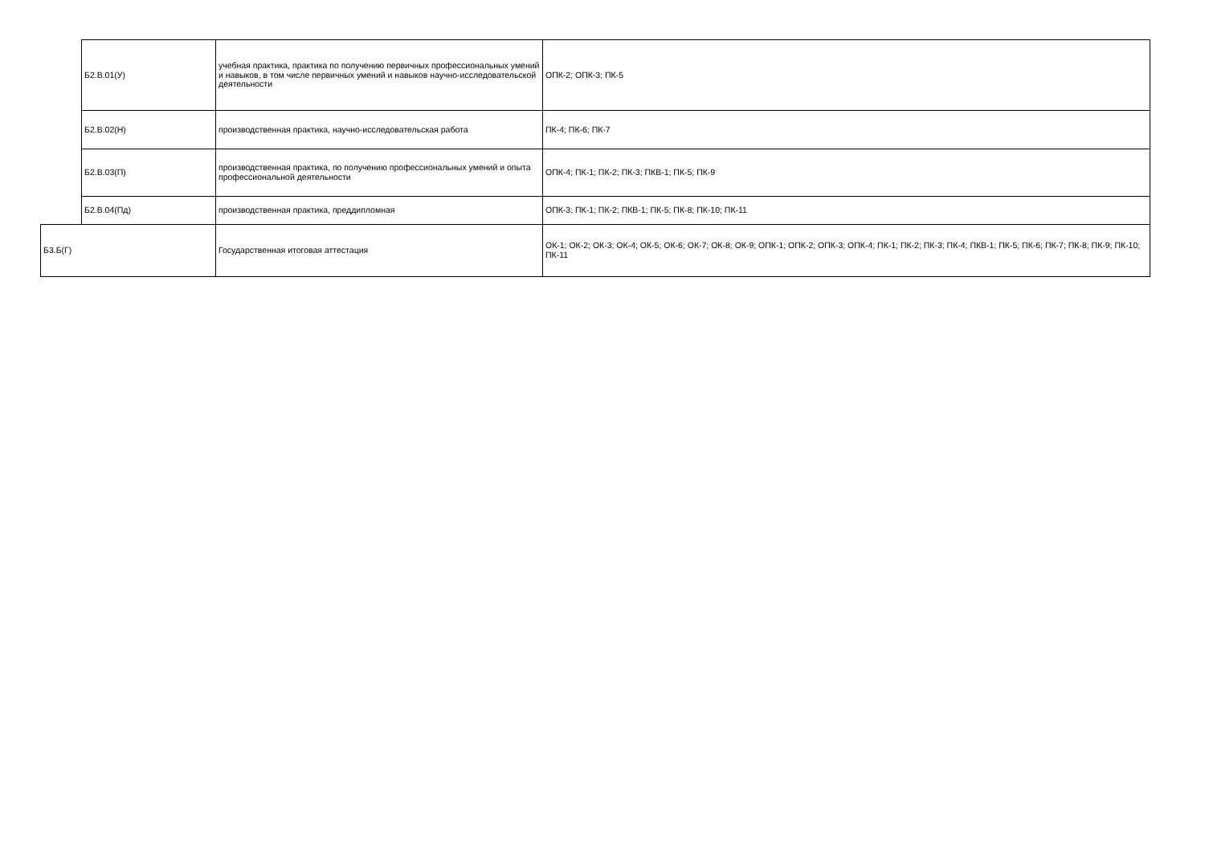| | Б2.В.01(У) | учебная практика, практика по получению первичных профессиональных умений и навыков, в том числе первичных умений и навыков научно-исследовательской деятельности | ОПК-2; ОПК-3; ПК-5 |
| | Б2.В.02(Н) | производственная практика, научно-исследовательская работа | ПК-4; ПК-6; ПК-7 |
| | Б2.В.03(П) | производственная практика, по получению профессиональных умений и опыта профессиональной деятельности | ОПК-4; ПК-1; ПК-2; ПК-3; ПКВ-1; ПК-5; ПК-9 |
| | Б2.В.04(Пд) | производственная практика, преддипломная | ОПК-3; ПК-1; ПК-2; ПКВ-1; ПК-5; ПК-8; ПК-10; ПК-11 |
| Б3.Б(Г) | | Государственная итоговая аттестация | ОК-1; ОК-2; ОК-3; ОК-4; ОК-5; ОК-6; ОК-7; ОК-8; ОК-9; ОПК-1; ОПК-2; ОПК-3; ОПК-4; ПК-1; ПК-2; ПК-3; ПК-4; ПКВ-1; ПК-5; ПК-6; ПК-7; ПК-8; ПК-9; ПК-10; ПК-11 |